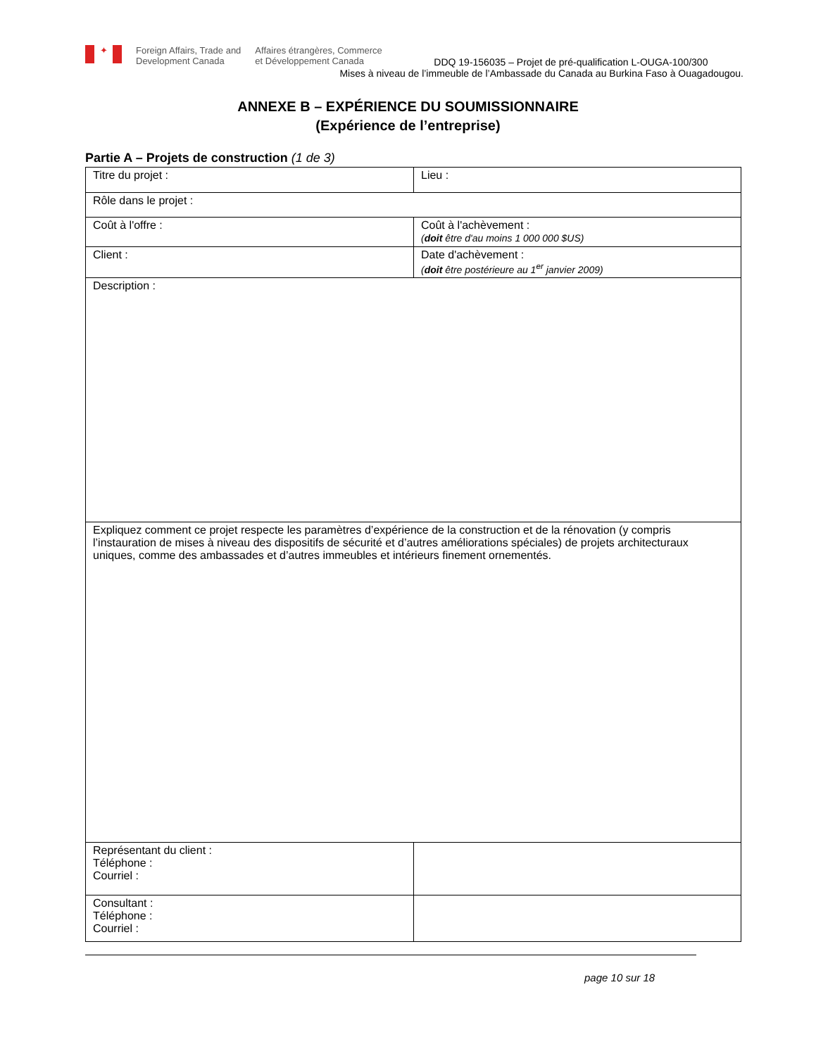✦
Foreign Affairs, Trade and
Development Canada
Affaires étrangères, Commerce
et Développement Canada
DDQ 19-156035 – Projet de pré-qualification L-OUGA-100/300
Mises à niveau de l’immeuble de l’Ambassade du Canada au Burkina Faso à Ouagadougou.
ANNEXE B – EXPÉRIENCE DU SOUMISSIONNAIRE
(Expérience de l’entreprise)
Partie A – Projets de construction (1 de 3)
| Titre du projet : | Lieu : |
| Rôle dans le projet : | |
| Coût à l'offre : | Coût à l'achèvement : ( doit être d'au moins 1 000 000 $US) |
| Client : | Date d'achèvement : ( doit être postérieure au 1<sup>er</sup> janvier 2009) |
| Description : | |
| Expliquez comment ce projet respecte les paramètres d’expérience de la construction et de la rénovation (y compris l’instauration de mises à niveau des dispositifs de sécurité et d’autres améliorations spéciales) de projets architecturaux uniques, comme des ambassades et d’autres immeubles et intérieurs finement ornementés. | |
| Représentant du client : Téléphone : Courriel : | |
| Consultant : Téléphone : Courriel : | |
page 10 sur 18